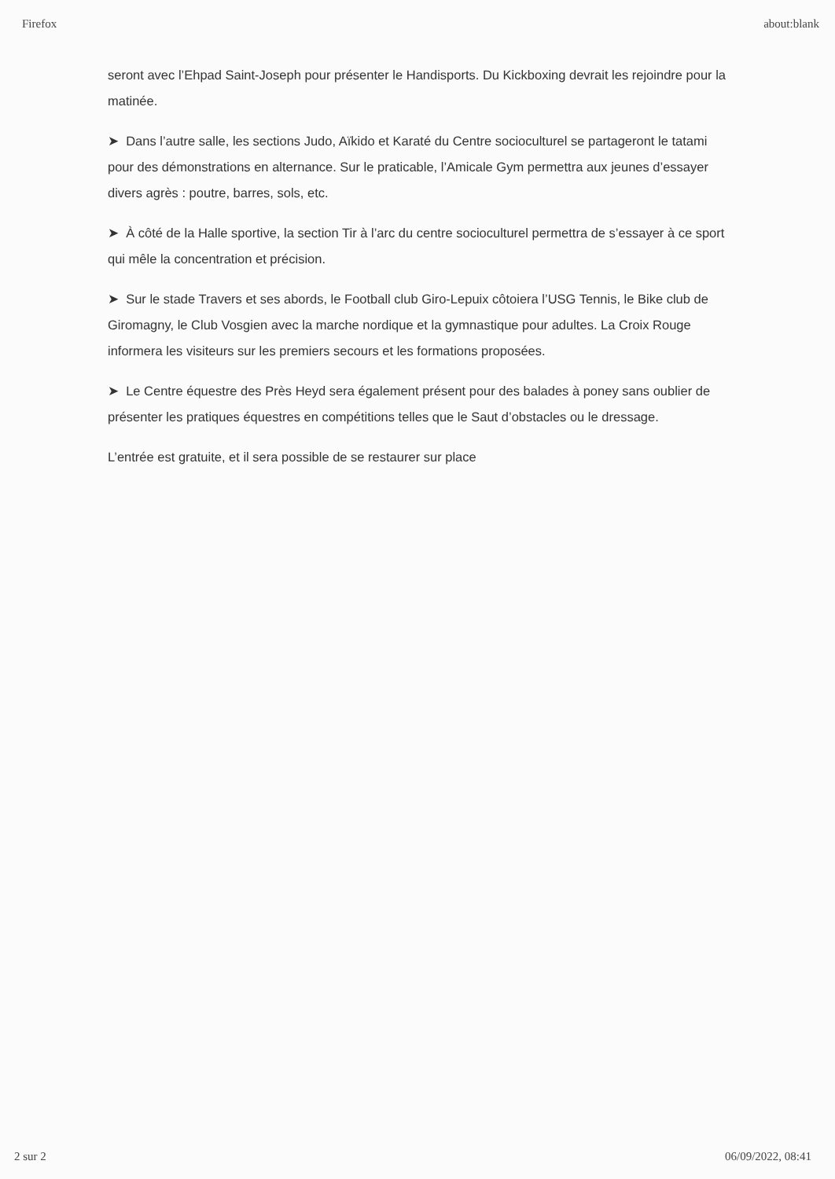Firefox about:blank
seront avec l’Ehpad Saint-Joseph pour présenter le Handisports. Du Kickboxing devrait les rejoindre pour la matinée.
➤ Dans l’autre salle, les sections Judo, Aïkido et Karaté du Centre socioculturel se partageront le tatami pour des démonstrations en alternance. Sur le praticable, l’Amicale Gym permettra aux jeunes d’essayer divers agrès : poutre, barres, sols, etc.
➤ À côté de la Halle sportive, la section Tir à l’arc du centre socioculturel permettra de s’essayer à ce sport qui mêle la concentration et précision.
➤ Sur le stade Travers et ses abords, le Football club Giro-Lepuix côtoiera l’USG Tennis, le Bike club de Giromagny, le Club Vosgien avec la marche nordique et la gymnastique pour adultes. La Croix Rouge informera les visiteurs sur les premiers secours et les formations proposées.
➤ Le Centre équestre des Près Heyd sera également présent pour des balades à poney sans oublier de présenter les pratiques équestres en compétitions telles que le Saut d’obstacles ou le dressage.
L’entrée est gratuite, et il sera possible de se restaurer sur place
2 sur 2 06/09/2022, 08:41